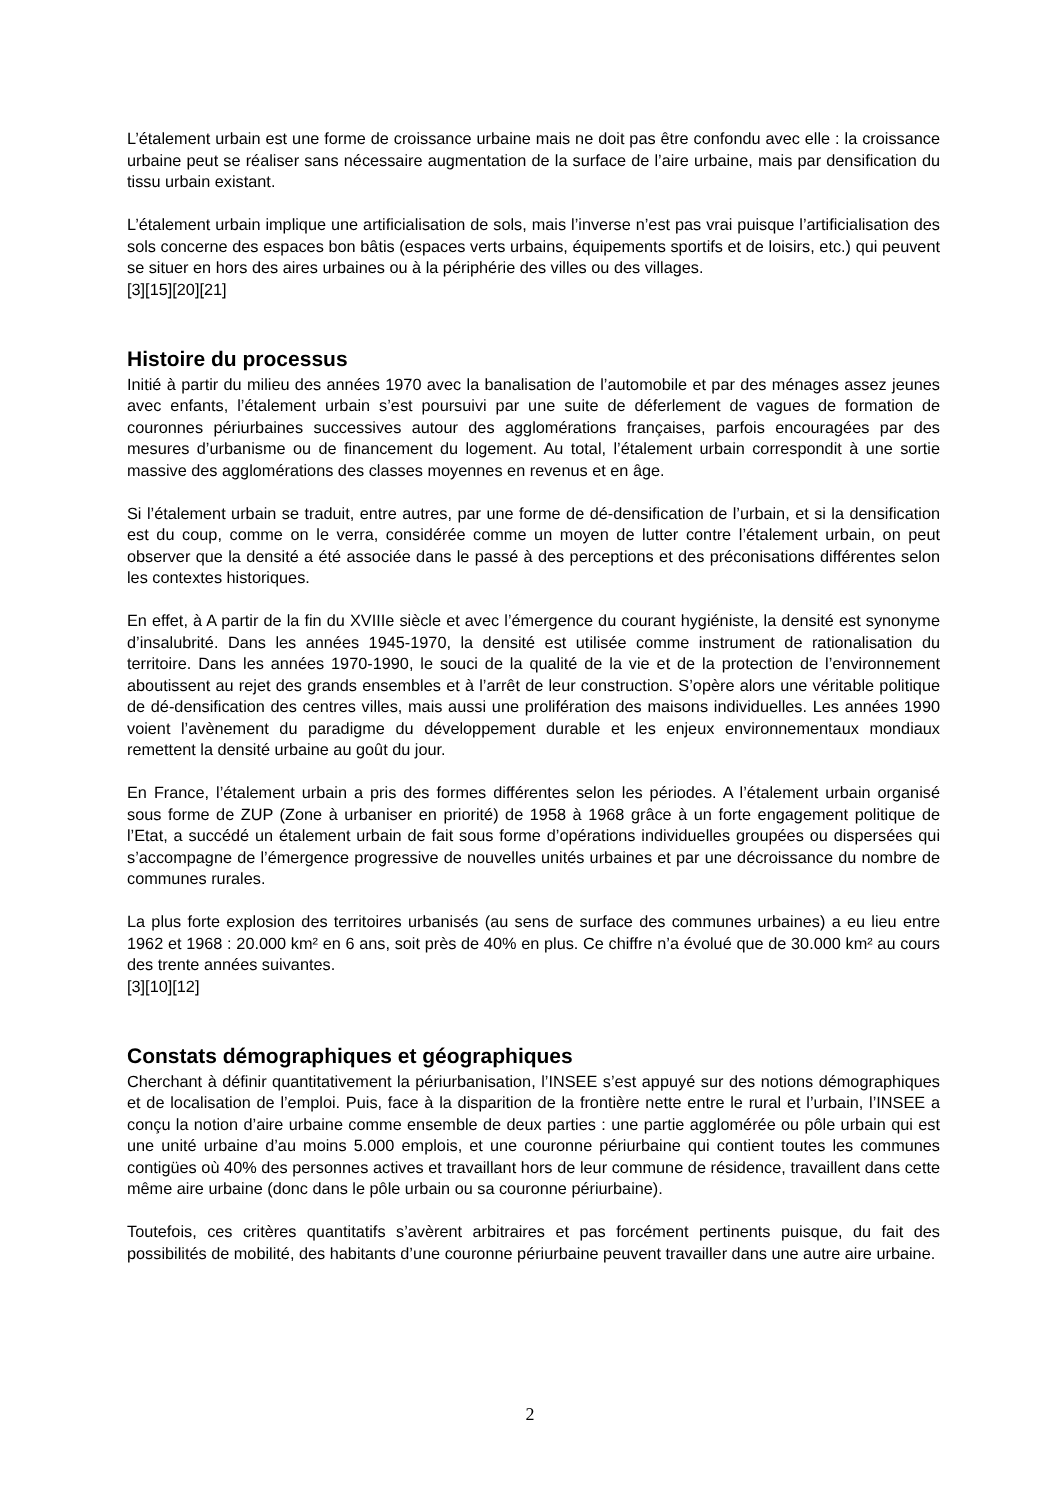L’étalement urbain est une forme de croissance urbaine mais ne doit pas être confondu avec elle : la croissance urbaine peut se réaliser sans nécessaire augmentation de la surface de l’aire urbaine, mais par densification du tissu urbain existant.
L’étalement urbain implique une artificialisation de sols, mais l’inverse n’est pas vrai puisque l’artificialisation des sols concerne des espaces bon bâtis (espaces verts urbains, équipements sportifs et de loisirs, etc.) qui peuvent se situer en hors des aires urbaines ou à la périphérie des villes ou des villages.
[3][15][20][21]
Histoire du processus
Initié à partir du milieu des années 1970 avec la banalisation de l’automobile et par des ménages assez jeunes avec enfants, l’étalement urbain s’est poursuivi par une suite de déferlement de vagues de formation de couronnes périurbaines successives autour des agglomérations françaises, parfois encouragées par des mesures d’urbanisme ou de financement du logement. Au total, l’étalement urbain correspondit à une sortie massive des agglomérations des classes moyennes en revenus et en âge.
Si l’étalement urbain se traduit, entre autres, par une forme de dé-densification de l’urbain, et si la densification est du coup, comme on le verra, considérée comme un moyen de lutter contre l’étalement urbain, on peut observer que la densité a été associée dans le passé à des perceptions et des préconisations différentes selon les contextes historiques.
En effet, à A partir de la fin du XVIIIe siècle et avec l’émergence du courant hygiéniste, la densité est synonyme d’insalubrité. Dans les années 1945-1970, la densité est utilisée comme instrument de rationalisation du territoire. Dans les années 1970-1990, le souci de la qualité de la vie et de la protection de l’environnement aboutissent au rejet des grands ensembles et à l’arrêt de leur construction. S’opère alors une véritable politique de dé-densification des centres villes, mais aussi une prolifération des maisons individuelles. Les années 1990 voient l’avènement du paradigme du développement durable et les enjeux environnementaux mondiaux remettent la densité urbaine au goût du jour.
En France, l’étalement urbain a pris des formes différentes selon les périodes. A l’étalement urbain organisé sous forme de ZUP (Zone à urbaniser en priorité) de 1958 à 1968 grâce à un forte engagement politique de l’Etat, a succédé un étalement urbain de fait sous forme d’opérations individuelles groupées ou dispersées qui s’accompagne de l’émergence progressive de nouvelles unités urbaines et par une décroissance du nombre de communes rurales.
La plus forte explosion des territoires urbanisés (au sens de surface des communes urbaines) a eu lieu entre 1962 et 1968 : 20.000 km² en 6 ans, soit près de 40% en plus. Ce chiffre n’a évolué que de 30.000 km² au cours des trente années suivantes.
[3][10][12]
Constats démographiques et géographiques
Cherchant à définir quantitativement la périurbanisation, l’INSEE s’est appuyé sur des notions démographiques et de localisation de l’emploi. Puis, face à la disparition de la frontière nette entre le rural et l’urbain, l’INSEE a conçu la notion d’aire urbaine comme ensemble de deux parties : une partie agglomérée ou pôle urbain qui est une unité urbaine d’au moins 5.000 emplois, et une couronne périurbaine qui contient toutes les communes contigües où 40% des personnes actives et travaillant hors de leur commune de résidence, travaillent dans cette même aire urbaine (donc dans le pôle urbain ou sa couronne périurbaine).
Toutefois, ces critères quantitatifs s’avèrent arbitraires et pas forcément pertinents puisque, du fait des possibilités de mobilité, des habitants d’une couronne périurbaine peuvent travailler dans une autre aire urbaine.
2